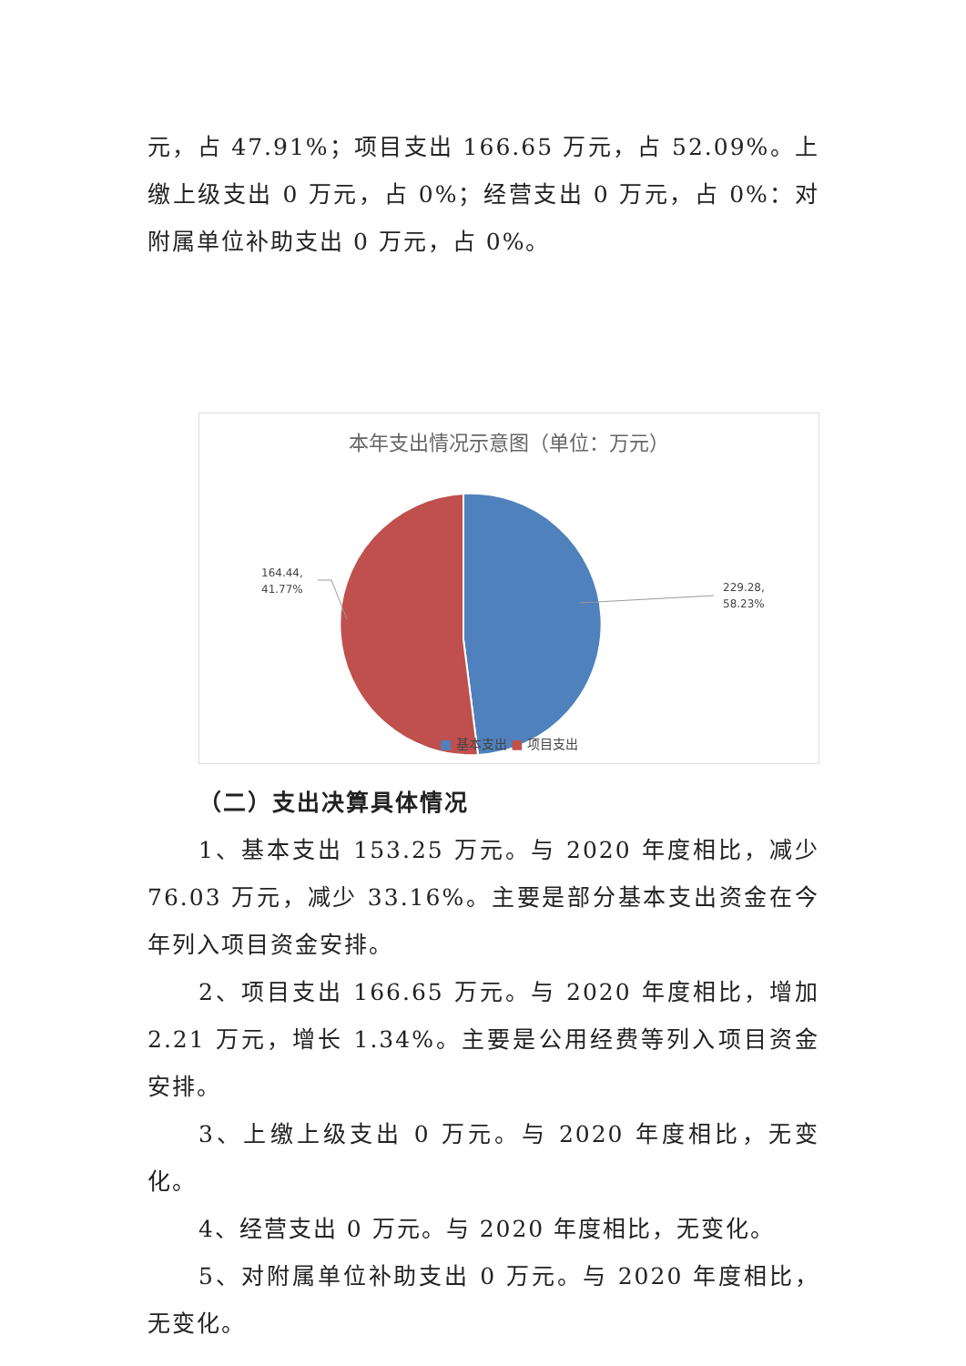元，占 47.91%；项目支出 166.65 万元，占 52.09%。上缴上级支出 0 万元，占 0%；经营支出 0 万元，占 0%：对附属单位补助支出 0 万元，占 0%。
本年支出情况示意图（单位：万元）
164.44,
41.77%
229.28,
58.23%
■ 基本支出 ■ 项目支出
（二）支出决算具体情况
1、基本支出 153.25 万元。与 2020 年度相比，减少 76.03 万元，减少 33.16%。主要是部分基本支出资金在今年列入项目资金安排。
2、项目支出 166.65 万元。与 2020 年度相比，增加 2.21 万元，增长 1.34%。主要是公用经费等列入项目资金安排。
3、上缴上级支出 0 万元。与 2020 年度相比，无变化。
4、经营支出 0 万元。与 2020 年度相比，无变化。
5、对附属单位补助支出 0 万元。与 2020 年度相比，无变化。